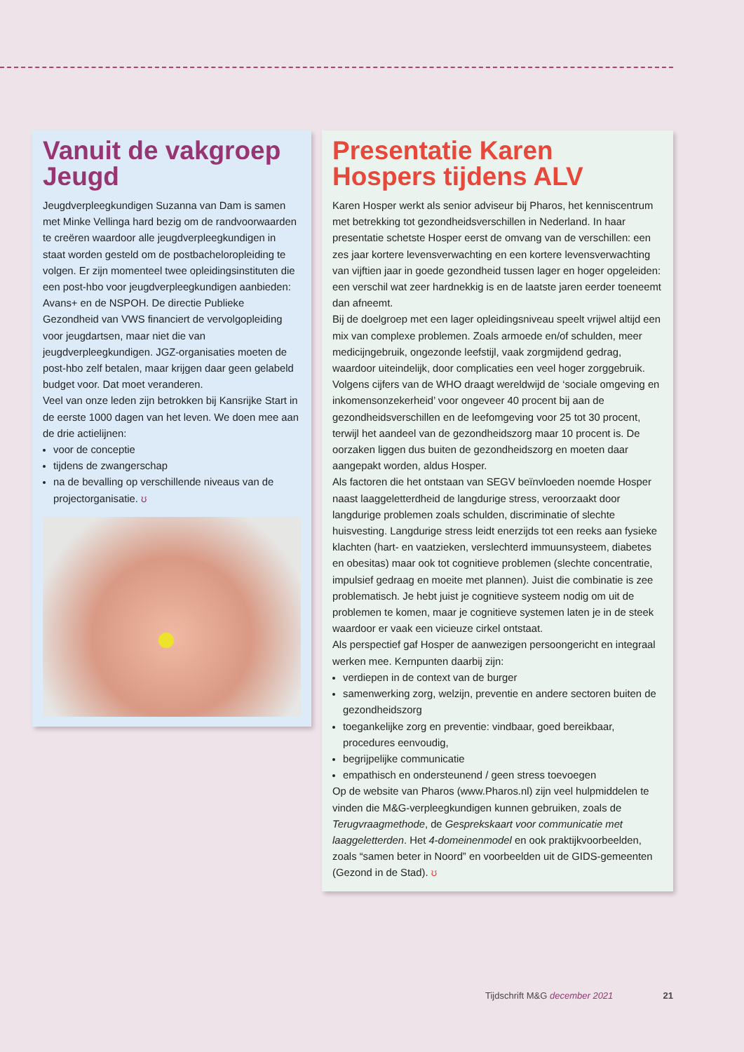Vanuit de vakgroep Jeugd
Jeugdverpleegkundigen Suzanna van Dam is samen met Minke Vellinga hard bezig om de randvoorwaarden te creëren waardoor alle jeugdverpleegkundigen in staat worden gesteld om de postbacheloropleiding te volgen. Er zijn momenteel twee opleidingsinstituten die een post-hbo voor jeugdverpleegkundigen aanbieden: Avans+ en de NSPOH. De directie Publieke Gezondheid van VWS financiert de vervolgopleiding voor jeugdartsen, maar niet die van jeugdverpleegkundigen. JGZ-organisaties moeten de post-hbo zelf betalen, maar krijgen daar geen gelabeld budget voor. Dat moet veranderen.
Veel van onze leden zijn betrokken bij Kansrijke Start in de eerste 1000 dagen van het leven. We doen mee aan de drie actielijnen:
voor de conceptie
tijdens de zwangerschap
na de bevalling op verschillende niveaus van de projectorganisatie. ʊ
Presentatie Karen Hospers tijdens ALV
Karen Hosper werkt als senior adviseur bij Pharos, het kenniscentrum met betrekking tot gezondheidsverschillen in Nederland. In haar presentatie schetste Hosper eerst de omvang van de verschillen: een zes jaar kortere levensverwachting en een kortere levensverwachting van vijftien jaar in goede gezondheid tussen lager en hoger opgeleiden: een verschil wat zeer hardnekkig is en de laatste jaren eerder toeneemt dan afneemt.
Bij de doelgroep met een lager opleidingsniveau speelt vrijwel altijd een mix van complexe problemen. Zoals armoede en/of schulden, meer medicijngebruik, ongezonde leefstijl, vaak zorgmijdend gedrag, waardoor uiteindelijk, door complicaties een veel hoger zorggebruik. Volgens cijfers van de WHO draagt wereldwijd de ‘sociale omgeving en inkomensonzekerheid’ voor ongeveer 40 procent bij aan de gezondheidsverschillen en de leefomgeving voor 25 tot 30 procent, terwijl het aandeel van de gezondheidszorg maar 10 procent is. De oorzaken liggen dus buiten de gezondheidszorg en moeten daar aangepakt worden, aldus Hosper.
Als factoren die het ontstaan van SEGV beïnvloeden noemde Hosper naast laaggeletterdheid de langdurige stress, veroorzaakt door langdurige problemen zoals schulden, discriminatie of slechte huisvesting. Langdurige stress leidt enerzijds tot een reeks aan fysieke klachten (hart- en vaatzieken, verslechterd immuunsysteem, diabetes en obesitas) maar ook tot cognitieve problemen (slechte concentratie, impulsief gedraag en moeite met plannen). Juist die combinatie is zee problematisch. Je hebt juist je cognitieve systeem nodig om uit de problemen te komen, maar je cognitieve systemen laten je in de steek waardoor er vaak een vicieuze cirkel ontstaat.
Als perspectief gaf Hosper de aanwezigen persoongericht en integraal werken mee. Kernpunten daarbij zijn:
verdiepen in de context van de burger
samenwerking zorg, welzijn, preventie en andere sectoren buiten de gezondheidszorg
toegankelijke zorg en preventie: vindbaar, goed bereikbaar, procedures eenvoudig,
begrijpelijke communicatie
empathisch en ondersteunend / geen stress toevoegen
Op de website van Pharos (www.Pharos.nl) zijn veel hulpmiddelen te vinden die M&G-verpleegkundigen kunnen gebruiken, zoals de Terugvraagmethode, de Gesprekskaart voor communicatie met laaggeletterden. Het 4-domeinenmodel en ook praktijkvoorbeelden, zoals “samen beter in Noord” en voorbeelden uit de GIDS-gemeenten (Gezond in de Stad). ʊ
Tijdschrift M&G december 2021 21